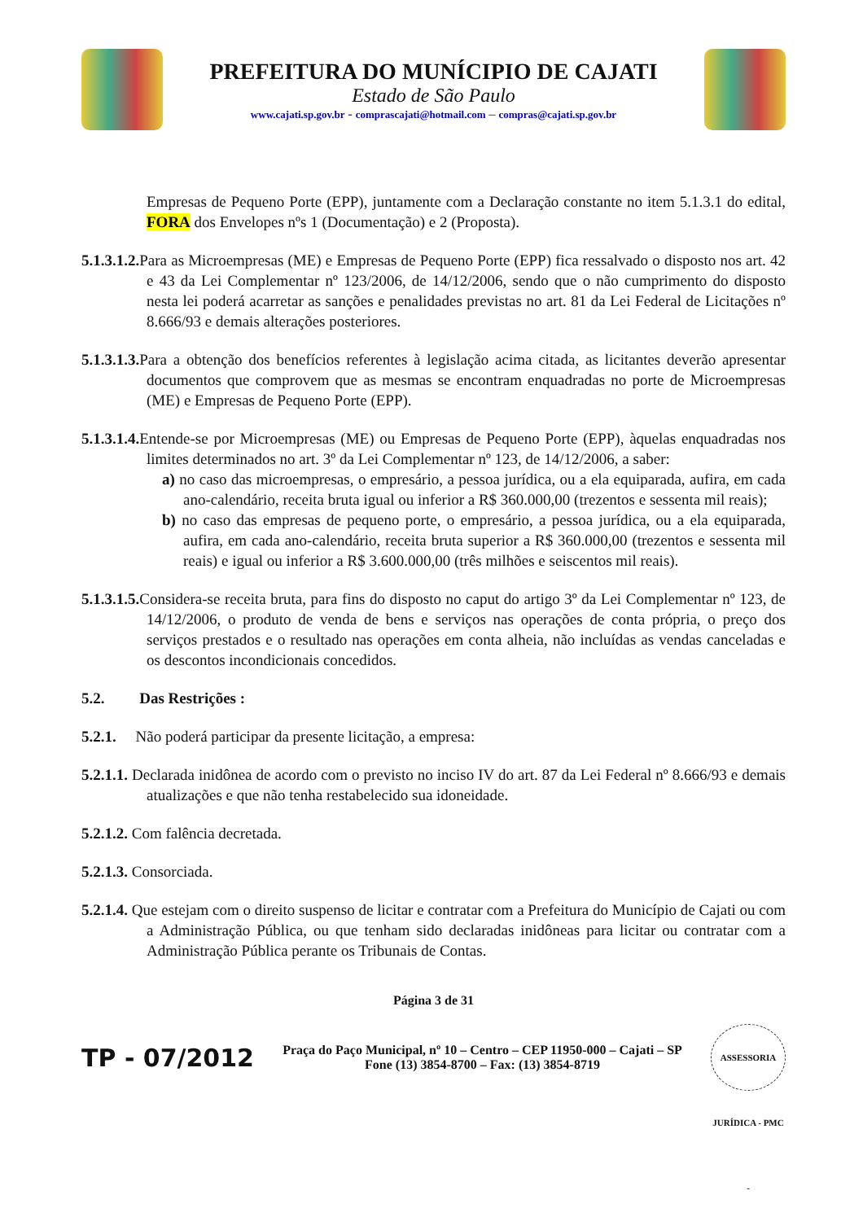PREFEITURA DO MUNÍCIPIO DE CAJATI
Estado de São Paulo
www.cajati.sp.gov.br - comprascajati@hotmail.com – compras@cajati.sp.gov.br
Empresas de Pequeno Porte (EPP), juntamente com a Declaração constante no item 5.1.3.1 do edital, FORA dos Envelopes nºs 1 (Documentação) e 2 (Proposta).
5.1.3.1.2. Para as Microempresas (ME) e Empresas de Pequeno Porte (EPP) fica ressalvado o disposto nos art. 42 e 43 da Lei Complementar nº 123/2006, de 14/12/2006, sendo que o não cumprimento do disposto nesta lei poderá acarretar as sanções e penalidades previstas no art. 81 da Lei Federal de Licitações nº 8.666/93 e demais alterações posteriores.
5.1.3.1.3. Para a obtenção dos benefícios referentes à legislação acima citada, as licitantes deverão apresentar documentos que comprovem que as mesmas se encontram enquadradas no porte de Microempresas (ME) e Empresas de Pequeno Porte (EPP).
5.1.3.1.4. Entende-se por Microempresas (ME) ou Empresas de Pequeno Porte (EPP), àquelas enquadradas nos limites determinados no art. 3º da Lei Complementar nº 123, de 14/12/2006, a saber:
a) no caso das microempresas, o empresário, a pessoa jurídica, ou a ela equiparada, aufira, em cada ano-calendário, receita bruta igual ou inferior a R$ 360.000,00 (trezentos e sessenta mil reais);
b) no caso das empresas de pequeno porte, o empresário, a pessoa jurídica, ou a ela equiparada, aufira, em cada ano-calendário, receita bruta superior a R$ 360.000,00 (trezentos e sessenta mil reais) e igual ou inferior a R$ 3.600.000,00 (três milhões e seiscentos mil reais).
5.1.3.1.5. Considera-se receita bruta, para fins do disposto no caput do artigo 3º da Lei Complementar nº 123, de 14/12/2006, o produto de venda de bens e serviços nas operações de conta própria, o preço dos serviços prestados e o resultado nas operações em conta alheia, não incluídas as vendas canceladas e os descontos incondicionais concedidos.
5.2. Das Restrições :
5.2.1. Não poderá participar da presente licitação, a empresa:
5.2.1.1. Declarada inidônea de acordo com o previsto no inciso IV do art. 87 da Lei Federal nº 8.666/93 e demais atualizações e que não tenha restabelecido sua idoneidade.
5.2.1.2. Com falência decretada.
5.2.1.3. Consorciada.
5.2.1.4. Que estejam com o direito suspenso de licitar e contratar com a Prefeitura do Município de Cajati ou com a Administração Pública, ou que tenham sido declaradas inidôneas para licitar ou contratar com a Administração Pública perante os Tribunais de Contas.
Página 3 de 31
TP - 07/2012
Praça do Paço Municipal, nº 10 – Centro – CEP 11950-000 – Cajati – SP
Fone (13) 3854-8700 – Fax: (13) 3854-8719
ASSESSORIA JURÍDICA - PMC -